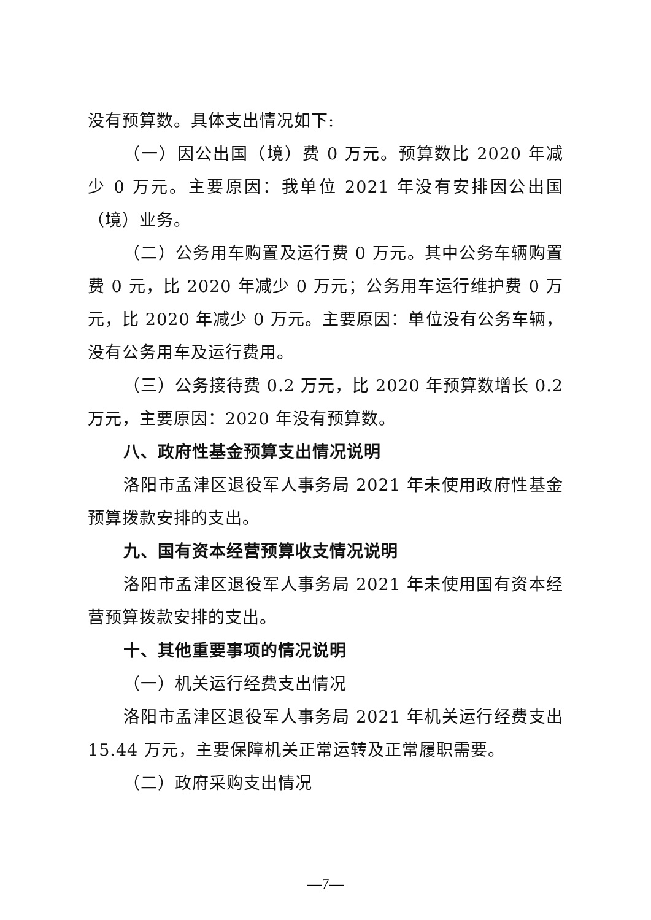没有预算数。具体支出情况如下:
（一）因公出国（境）费 0 万元。预算数比 2020 年减少 0 万元。主要原因：我单位 2021 年没有安排因公出国（境）业务。
（二）公务用车购置及运行费 0 万元。其中公务车辆购置费 0 元，比 2020 年减少 0 万元；公务用车运行维护费 0 万元，比 2020 年减少 0 万元。主要原因：单位没有公务车辆，没有公务用车及运行费用。
（三）公务接待费 0.2 万元，比 2020 年预算数增长 0.2 万元，主要原因：2020 年没有预算数。
八、政府性基金预算支出情况说明
洛阳市孟津区退役军人事务局 2021 年未使用政府性基金预算拨款安排的支出。
九、国有资本经营预算收支情况说明
洛阳市孟津区退役军人事务局 2021 年未使用国有资本经营预算拨款安排的支出。
十、其他重要事项的情况说明
（一）机关运行经费支出情况
洛阳市孟津区退役军人事务局 2021 年机关运行经费支出 15.44 万元，主要保障机关正常运转及正常履职需要。
（二）政府采购支出情况
—7—